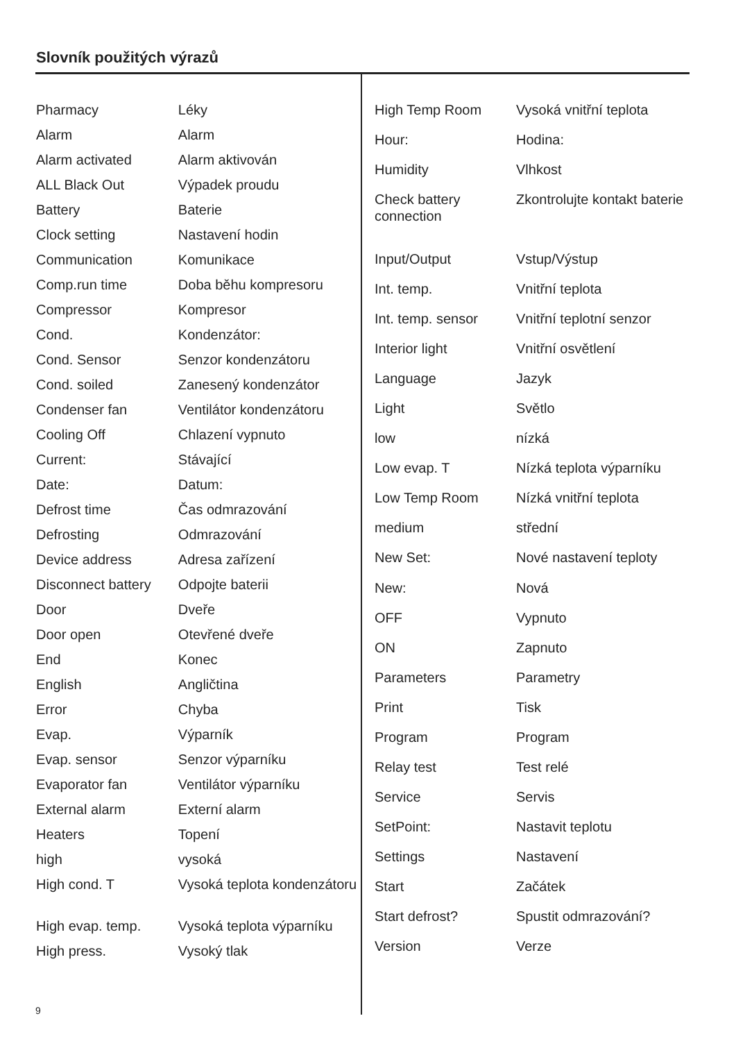Slovník použitých výrazů
| Pharmacy | Léky |
| Alarm | Alarm |
| Alarm activated | Alarm aktivován |
| ALL Black Out | Výpadek proudu |
| Battery | Baterie |
| Clock setting | Nastavení hodin |
| Communication | Komunikace |
| Comp.run time | Doba běhu kompresoru |
| Compressor | Kompresor |
| Cond. | Kondenzátor: |
| Cond. Sensor | Senzor kondenzátoru |
| Cond. soiled | Zanesený kondenzátor |
| Condenser fan | Ventilátor kondenzátoru |
| Cooling Off | Chlazení vypnuto |
| Current: | Stávající |
| Date: | Datum: |
| Defrost time | Čas odmrazování |
| Defrosting | Odmrazování |
| Device address | Adresa zařízení |
| Disconnect battery | Odpojte baterii |
| Door | Dveře |
| Door open | Otevřené dveře |
| End | Konec |
| English | Angličtina |
| Error | Chyba |
| Evap. | Výparník |
| Evap. sensor | Senzor výparníku |
| Evaporator fan | Ventilátor výparníku |
| External alarm | Externí alarm |
| Heaters | Topení |
| high | vysoká |
| High cond. T | Vysoká teplota kondenzátoru |
| High evap. temp. | Vysoká teplota výparníku |
| High press. | Vysoký tlak |
| High Temp Room | Vysoká vnitřní teplota |
| Hour: | Hodina: |
| Humidity | Vlhkost |
| Check battery connection | Zkontrolujte kontakt baterie |
| Input/Output | Vstup/Výstup |
| Int. temp. | Vnitřní teplota |
| Int. temp. sensor | Vnitřní teplotní senzor |
| Interior light | Vnitřní osvětlení |
| Language | Jazyk |
| Light | Světlo |
| low | nízká |
| Low evap. T | Nízká teplota výparníku |
| Low Temp Room | Nízká vnitřní teplota |
| medium | střední |
| New Set: | Nové nastavení teploty |
| New: | Nová |
| OFF | Vypnuto |
| ON | Zapnuto |
| Parameters | Parametry |
| Print | Tisk |
| Program | Program |
| Relay test | Test relé |
| Service | Servis |
| SetPoint: | Nastavit teplotu |
| Settings | Nastavení |
| Start | Začátek |
| Start defrost? | Spustit odmrazování? |
| Version | Verze |
9